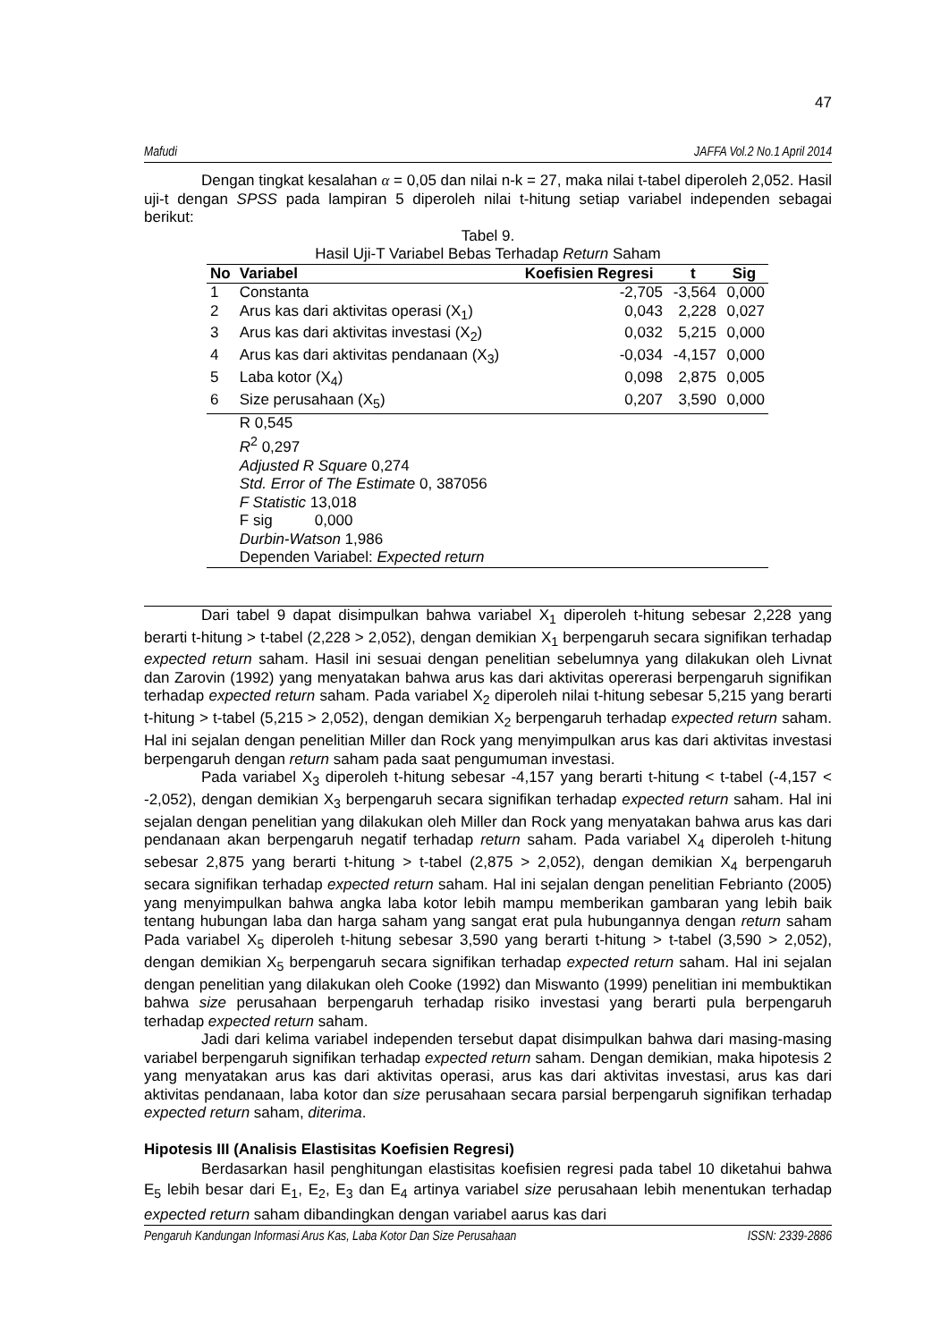47
Mafudi JAFFA Vol.2 No.1 April 2014
Dengan tingkat kesalahan α = 0,05 dan nilai n-k = 27, maka nilai t-tabel diperoleh 2,052. Hasil uji-t dengan SPSS pada lampiran 5 diperoleh nilai t-hitung setiap variabel independen sebagai berikut:
Tabel 9.
Hasil Uji-T Variabel Bebas Terhadap Return Saham
| No | Variabel | Koefisien Regresi | t | Sig |
| --- | --- | --- | --- | --- |
| 1 | Constanta | -2,705 | -3,564 | 0,000 |
| 2 | Arus kas dari aktivitas operasi (X<sub>1</sub>) | 0,043 | 2,228 | 0,027 |
| 3 | Arus kas dari aktivitas investasi (X<sub>2</sub>) | 0,032 | 5,215 | 0,000 |
| 4 | Arus kas dari aktivitas pendanaan (X<sub>3</sub>) | -0,034 | -4,157 | 0,000 |
| 5 | Laba kotor (X<sub>4</sub>) | 0,098 | 2,875 | 0,005 |
| 6 | Size perusahaan (X<sub>5</sub>) | 0,207 | 3,590 | 0,000 |
| | R 0,545 R<sup>2</sup> 0,297 Adjusted R Square 0,274 Std. Error of The Estimate 0, 387056 F Statistic 13,018 F sig 0,000 Durbin-Watson 1,986 Dependen Variabel: Expected return | | | |
Dari tabel 9 dapat disimpulkan bahwa variabel X<sub>1</sub> diperoleh t-hitung sebesar 2,228 yang berarti t-hitung > t-tabel (2,228 > 2,052), dengan demikian X<sub>1</sub> berpengaruh secara signifikan terhadap expected return saham. Hasil ini sesuai dengan penelitian sebelumnya yang dilakukan oleh Livnat dan Zarovin (1992) yang menyatakan bahwa arus kas dari aktivitas opererasi berpengaruh signifikan terhadap expected return saham. Pada variabel X<sub>2</sub> diperoleh nilai t-hitung sebesar 5,215 yang berarti t-hitung > t-tabel (5,215 > 2,052), dengan demikian X<sub>2</sub> berpengaruh terhadap expected return saham. Hal ini sejalan dengan penelitian Miller dan Rock yang menyimpulkan arus kas dari aktivitas investasi berpengaruh dengan return saham pada saat pengumuman investasi.
Pada variabel X<sub>3</sub> diperoleh t-hitung sebesar -4,157 yang berarti t-hitung < t-tabel (-4,157 < -2,052), dengan demikian X<sub>3</sub> berpengaruh secara signifikan terhadap expected return saham. Hal ini sejalan dengan penelitian yang dilakukan oleh Miller dan Rock yang menyatakan bahwa arus kas dari pendanaan akan berpengaruh negatif terhadap return saham. Pada variabel X<sub>4</sub> diperoleh t-hitung sebesar 2,875 yang berarti t-hitung > t-tabel (2,875 > 2,052), dengan demikian X<sub>4</sub> berpengaruh secara signifikan terhadap expected return saham. Hal ini sejalan dengan penelitian Febrianto (2005) yang menyimpulkan bahwa angka laba kotor lebih mampu memberikan gambaran yang lebih baik tentang hubungan laba dan harga saham yang sangat erat pula hubungannya dengan return saham Pada variabel X<sub>5</sub> diperoleh t-hitung sebesar 3,590 yang berarti t-hitung > t-tabel (3,590 > 2,052), dengan demikian X<sub>5</sub> berpengaruh secara signifikan terhadap expected return saham. Hal ini sejalan dengan penelitian yang dilakukan oleh Cooke (1992) dan Miswanto (1999) penelitian ini membuktikan bahwa size perusahaan berpengaruh terhadap risiko investasi yang berarti pula berpengaruh terhadap expected return saham.
Jadi dari kelima variabel independen tersebut dapat disimpulkan bahwa dari masing-masing variabel berpengaruh signifikan terhadap expected return saham. Dengan demikian, maka hipotesis 2 yang menyatakan arus kas dari aktivitas operasi, arus kas dari aktivitas investasi, arus kas dari aktivitas pendanaan, laba kotor dan size perusahaan secara parsial berpengaruh signifikan terhadap expected return saham, diterima.
Hipotesis III (Analisis Elastisitas Koefisien Regresi)
Berdasarkan hasil penghitungan elastisitas koefisien regresi pada tabel 10 diketahui bahwa E<sub>5</sub> lebih besar dari E<sub>1</sub>, E<sub>2</sub>, E<sub>3</sub> dan E<sub>4</sub> artinya variabel size perusahaan lebih menentukan terhadap expected return saham dibandingkan dengan variabel aarus kas dari
Pengaruh Kandungan Informasi Arus Kas, Laba Kotor Dan Size Perusahaan ISSN: 2339-2886